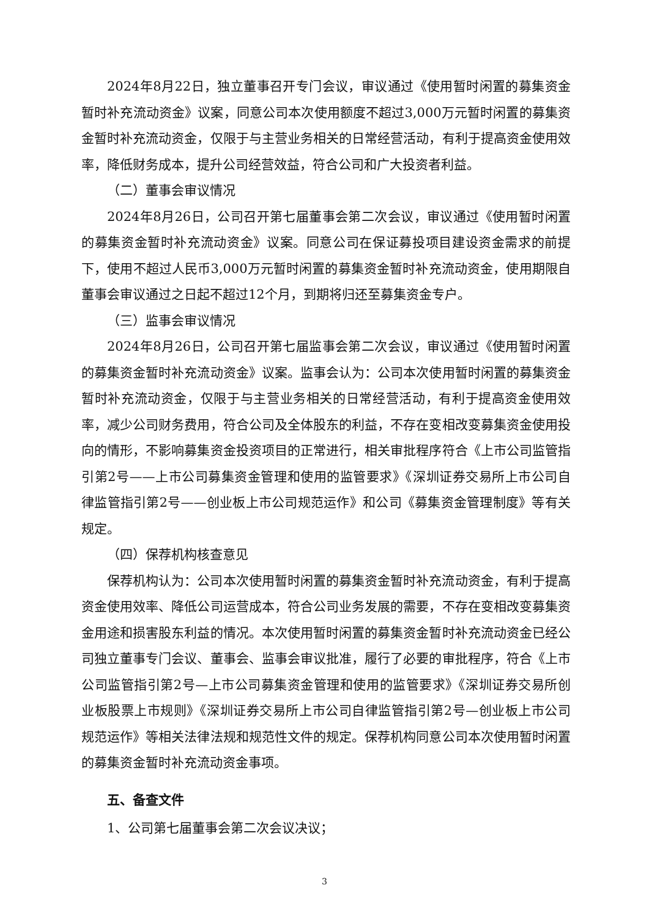2024年8月22日，独立董事召开专门会议，审议通过《使用暂时闲置的募集资金暂时补充流动资金》议案，同意公司本次使用额度不超过3,000万元暂时闲置的募集资金暂时补充流动资金，仅限于与主营业务相关的日常经营活动，有利于提高资金使用效率，降低财务成本，提升公司经营效益，符合公司和广大投资者利益。
（二）董事会审议情况
2024年8月26日，公司召开第七届董事会第二次会议，审议通过《使用暂时闲置的募集资金暂时补充流动资金》议案。同意公司在保证募投项目建设资金需求的前提下，使用不超过人民币3,000万元暂时闲置的募集资金暂时补充流动资金，使用期限自董事会审议通过之日起不超过12个月，到期将归还至募集资金专户。
（三）监事会审议情况
2024年8月26日，公司召开第七届监事会第二次会议，审议通过《使用暂时闲置的募集资金暂时补充流动资金》议案。监事会认为：公司本次使用暂时闲置的募集资金暂时补充流动资金，仅限于与主营业务相关的日常经营活动，有利于提高资金使用效率，减少公司财务费用，符合公司及全体股东的利益，不存在变相改变募集资金使用投向的情形，不影响募集资金投资项目的正常进行，相关审批程序符合《上市公司监管指引第2号——上市公司募集资金管理和使用的监管要求》《深圳证券交易所上市公司自律监管指引第2号——创业板上市公司规范运作》和公司《募集资金管理制度》等有关规定。
（四）保荐机构核查意见
保荐机构认为：公司本次使用暂时闲置的募集资金暂时补充流动资金，有利于提高资金使用效率、降低公司运营成本，符合公司业务发展的需要，不存在变相改变募集资金用途和损害股东利益的情况。本次使用暂时闲置的募集资金暂时补充流动资金已经公司独立董事专门会议、董事会、监事会审议批准，履行了必要的审批程序，符合《上市公司监管指引第2号—上市公司募集资金管理和使用的监管要求》《深圳证券交易所创业板股票上市规则》《深圳证券交易所上市公司自律监管指引第2号—创业板上市公司规范运作》等相关法律法规和规范性文件的规定。保荐机构同意公司本次使用暂时闲置的募集资金暂时补充流动资金事项。
五、备查文件
1、公司第七届董事会第二次会议决议；
3